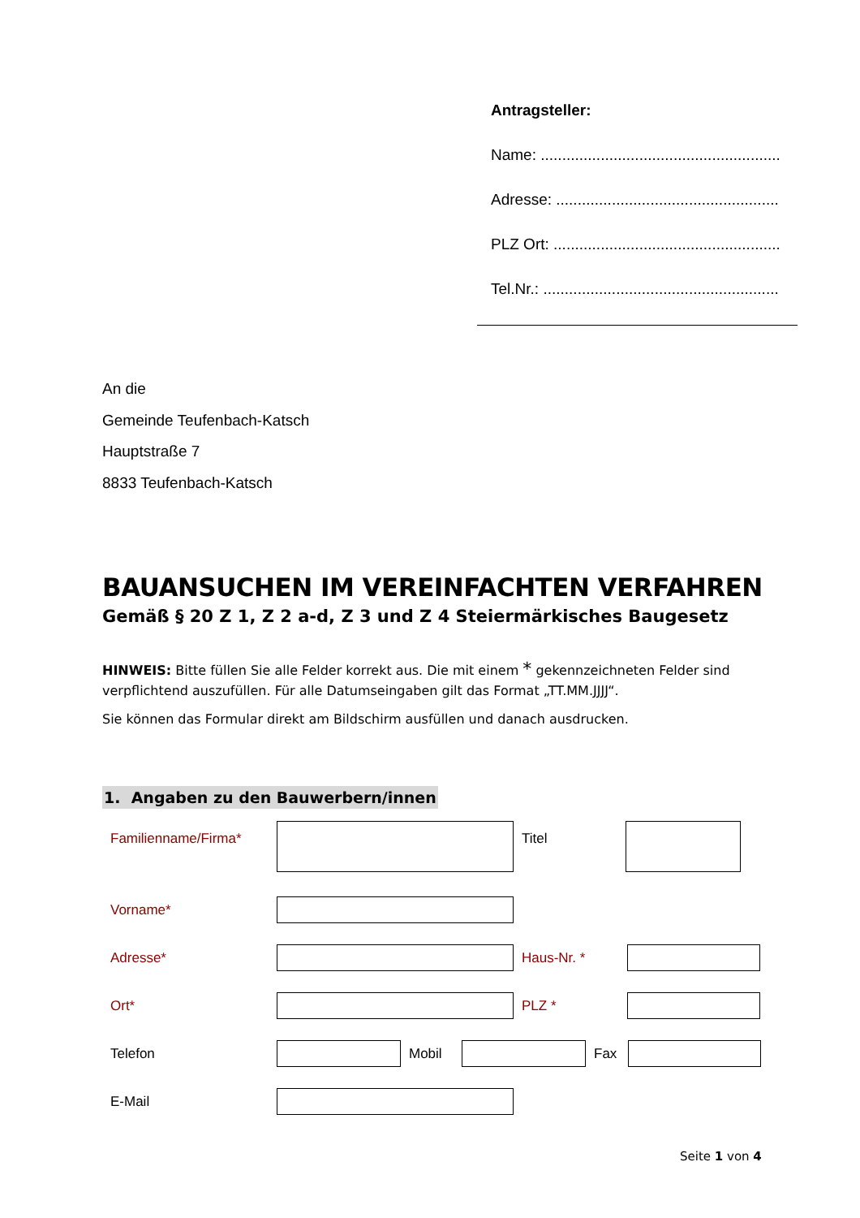Antragsteller:
Name: ........................................................
Adresse: ....................................................
PLZ Ort: .....................................................
Tel.Nr.: .......................................................
An die
Gemeinde Teufenbach-Katsch
Hauptstraße 7
8833 Teufenbach-Katsch
BAUANSUCHEN IM VEREINFACHTEN VERFAHREN
Gemäß § 20 Z 1, Z 2 a-d, Z 3 und Z 4 Steiermärkisches Baugesetz
HINWEIS: Bitte füllen Sie alle Felder korrekt aus. Die mit einem * gekennzeichneten Felder sind verpflichtend auszufüllen. Für alle Datumseingaben gilt das Format „TT.MM.JJJJ“.
Sie können das Formular direkt am Bildschirm ausfüllen und danach ausdrucken.
1. Angaben zu den Bauwerbern/innen
Familienname/Firma* Titel
Vorname*
Adresse* Haus-Nr. *
Ort* PLZ *
Telefon Mobil Fax
E-Mail
Seite 1 von 4